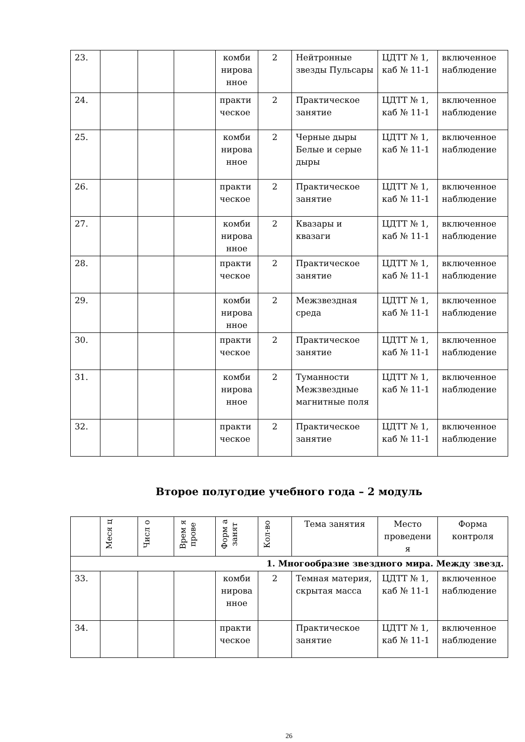| 23. | | | | комби нирова нное | 2 | Нейтронные звезды Пульсары | ЦДТТ № 1, каб № 11-1 | включенное наблюдение |
| 24. | | | | практи ческое | 2 | Практическое занятие | ЦДТТ № 1, каб № 11-1 | включенное наблюдение |
| 25. | | | | комби нирова нное | 2 | Черные дыры Белые и серые дыры | ЦДТТ № 1, каб № 11-1 | включенное наблюдение |
| 26. | | | | практи ческое | 2 | Практическое занятие | ЦДТТ № 1, каб № 11-1 | включенное наблюдение |
| 27. | | | | комби нирова нное | 2 | Квазары и квазаги | ЦДТТ № 1, каб № 11-1 | включенное наблюдение |
| 28. | | | | практи ческое | 2 | Практическое занятие | ЦДТТ № 1, каб № 11-1 | включенное наблюдение |
| 29. | | | | комби нирова нное | 2 | Межзвездная среда | ЦДТТ № 1, каб № 11-1 | включенное наблюдение |
| 30. | | | | практи ческое | 2 | Практическое занятие | ЦДТТ № 1, каб № 11-1 | включенное наблюдение |
| 31. | | | | комби нирова нное | 2 | Туманности Межзвездные магнитные поля | ЦДТТ № 1, каб № 11-1 | включенное наблюдение |
| 32. | | | | практи ческое | 2 | Практическое занятие | ЦДТТ № 1, каб № 11-1 | включенное наблюдение |
Второе полугодие учебного года – 2 модуль
| | Меся ц | Числ о | Врем я прове | Форм а занят | Кол-во | Тема занятия | Место проведени я | Форма контроля |
| --- | --- | --- | --- | --- | --- | --- | --- | --- |
| 1. Многообразие звездного мира. Между звезд. | | | | | | | | |
| 33. | | | | комби нирова нное | 2 | Темная материя, скрытая масса | ЦДТТ № 1, каб № 11-1 | включенное наблюдение |
| 34. | | | | практи ческое | | Практическое занятие | ЦДТТ № 1, каб № 11-1 | включенное наблюдение |
26